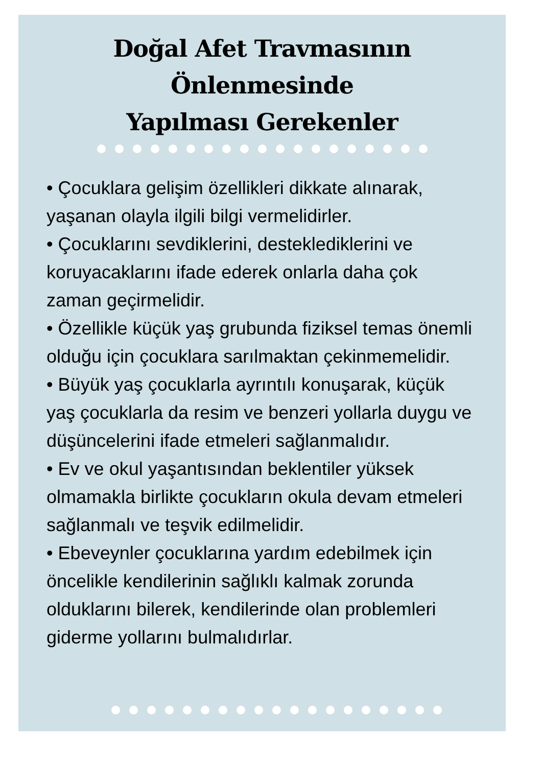Doğal Afet Travmasının Önlenmesinde
Yapılması Gerekenler
• Çocuklara gelişim özellikleri dikkate alınarak, yaşanan olayla ilgili bilgi vermelidirler.
• Çocuklarını sevdiklerini, desteklediklerini ve koruyacaklarını ifade ederek onlarla daha çok zaman geçirmelidir.
• Özellikle küçük yaş grubunda fiziksel temas önemli olduğu için çocuklara sarılmaktan çekinmemelidir.
• Büyük yaş çocuklarla ayrıntılı konuşarak, küçük yaş çocuklarla da resim ve benzeri yollarla duygu ve düşüncelerini ifade etmeleri sağlanmalıdır.
• Ev ve okul yaşantısından beklentiler yüksek olmamakla birlikte çocukların okula devam etmeleri sağlanmalı ve teşvik edilmelidir.
• Ebeveynler çocuklarına yardım edebilmek için öncelikle kendilerinin sağlıklı kalmak zorunda olduklarını bilerek, kendilerinde olan problemleri giderme yollarını bulmalıdırlar.